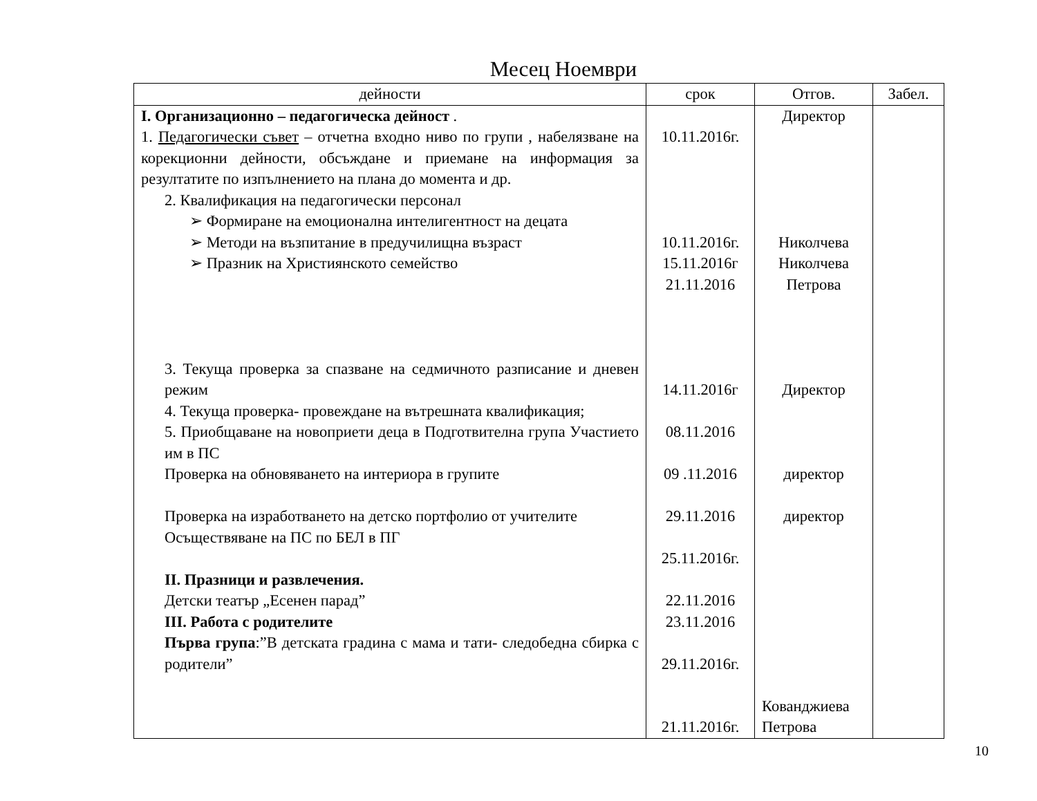Месец Ноември
| дейности | срок | Отгов. | Забел. |
| --- | --- | --- | --- |
| I. Организационно – педагогическа дейност . 1. Педагогически съвет – отчетна входно ниво по групи , набелязване на корекционни дейности, обсъждане и приемане на информация за резултатите по изпълнението на плана до момента и др. 2. Квалификация на педагогически персонал ➢ Формиране на емоционална интелигентност на децата ➢ Методи на възпитание в предучилищна възраст ➢ Празник на Християнското семейство 3. Текуща проверка за спазване на седмичното разписание и дневен режим 4. Текуща проверка- провеждане на вътрешната квалификация; 5. Приобщаване на новоприети деца в Подготвителна група Участието им в ПС Проверка на обновяването на интериора в групите Проверка на изработването на детско портфолио от учителите Осъществяване на ПС по БЕЛ в ПГ II. Празници и развлечения. Детски театър „Есенен парад” III. Работа с родителите Първа група :”В детската градина с мама и тати- следобедна сбирка с родители” | 10.11.2016г. 10.11.2016г. 15.11.2016г 21.11.2016 14.11.2016г 08.11.2016 09 .11.2016 29.11.2016 25.11.2016г. 22.11.2016 23.11.2016 29.11.2016г. 21.11.2016г. | Директор Николчева Николчева Петрова Директор директор директор Кованджиева Петрова | |
10